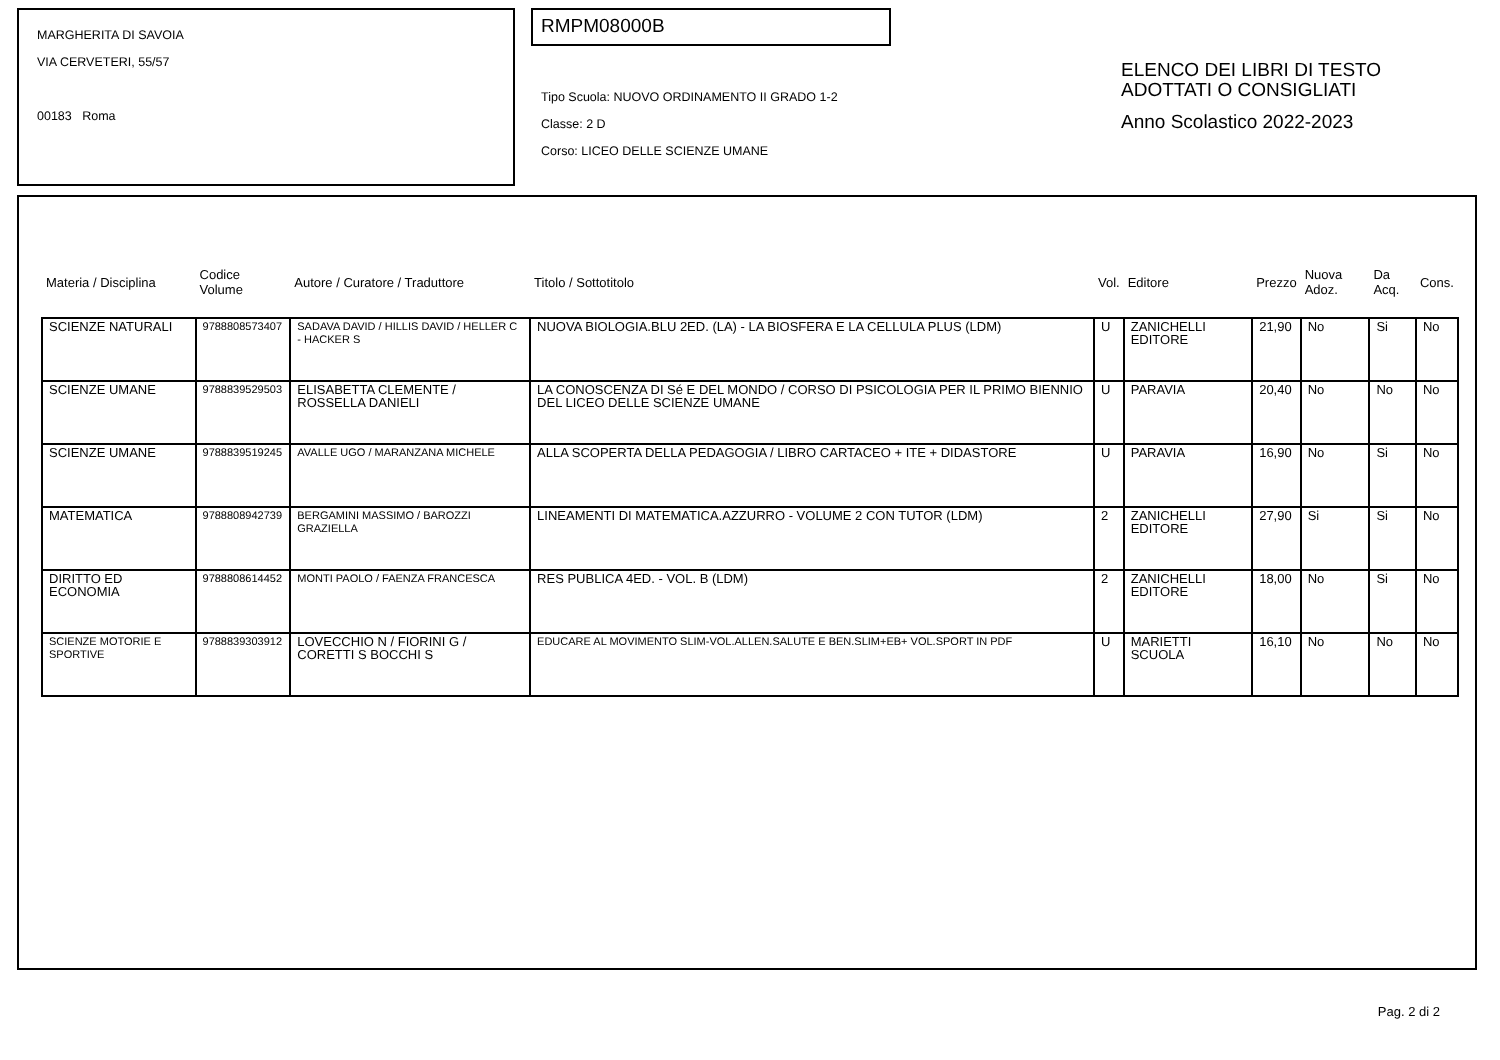MARGHERITA DI SAVOIA
VIA CERVETERI, 55/57
00183 Roma
RMPM08000B
Tipo Scuola: NUOVO ORDINAMENTO II GRADO 1-2
Classe: 2 D
Corso: LICEO DELLE SCIENZE UMANE
ELENCO DEI LIBRI DI TESTO
ADOTTATI O CONSIGLIATI
Anno Scolastico 2022-2023
| Materia / Disciplina | Codice Volume | Autore / Curatore / Traduttore | Titolo / Sottotitolo | Vol. | Editore | Prezzo | Nuova Adoz. | Da Acq. | Cons. |
| --- | --- | --- | --- | --- | --- | --- | --- | --- | --- |
| SCIENZE NATURALI | 9788808573407 | SADAVA DAVID / HILLIS DAVID / HELLER C - HACKER S | NUOVA BIOLOGIA.BLU 2ED. (LA) - LA BIOSFERA E LA CELLULA PLUS (LDM) | U | ZANICHELLI EDITORE | 21,90 | No | Si | No |
| SCIENZE UMANE | 9788839529503 | ELISABETTA CLEMENTE / ROSSELLA DANIELI | LA CONOSCENZA DI Sé E DEL MONDO / CORSO DI PSICOLOGIA PER IL PRIMO BIENNIO DEL LICEO DELLE SCIENZE UMANE | U | PARAVIA | 20,40 | No | No | No |
| SCIENZE UMANE | 9788839519245 | AVALLE UGO / MARANZANA MICHELE | ALLA SCOPERTA DELLA PEDAGOGIA / LIBRO CARTACEO + ITE + DIDASTORE | U | PARAVIA | 16,90 | No | Si | No |
| MATEMATICA | 9788808942739 | BERGAMINI MASSIMO / BAROZZI GRAZIELLA | LINEAMENTI DI MATEMATICA.AZZURRO - VOLUME 2 CON TUTOR (LDM) | 2 | ZANICHELLI EDITORE | 27,90 | Si | Si | No |
| DIRITTO ED ECONOMIA | 9788808614452 | MONTI PAOLO / FAENZA FRANCESCA | RES PUBLICA 4ED. - VOL. B (LDM) | 2 | ZANICHELLI EDITORE | 18,00 | No | Si | No |
| SCIENZE MOTORIE E SPORTIVE | 9788839303912 | LOVECCHIO N / FIORINI G / CORETTI S BOCCHI S | EDUCARE AL MOVIMENTO SLIM-VOL.ALLEN.SALUTE E BEN.SLIM+EB+ VOL.SPORT IN PDF | U | MARIETTI SCUOLA | 16,10 | No | No | No |
Pag. 2 di 2